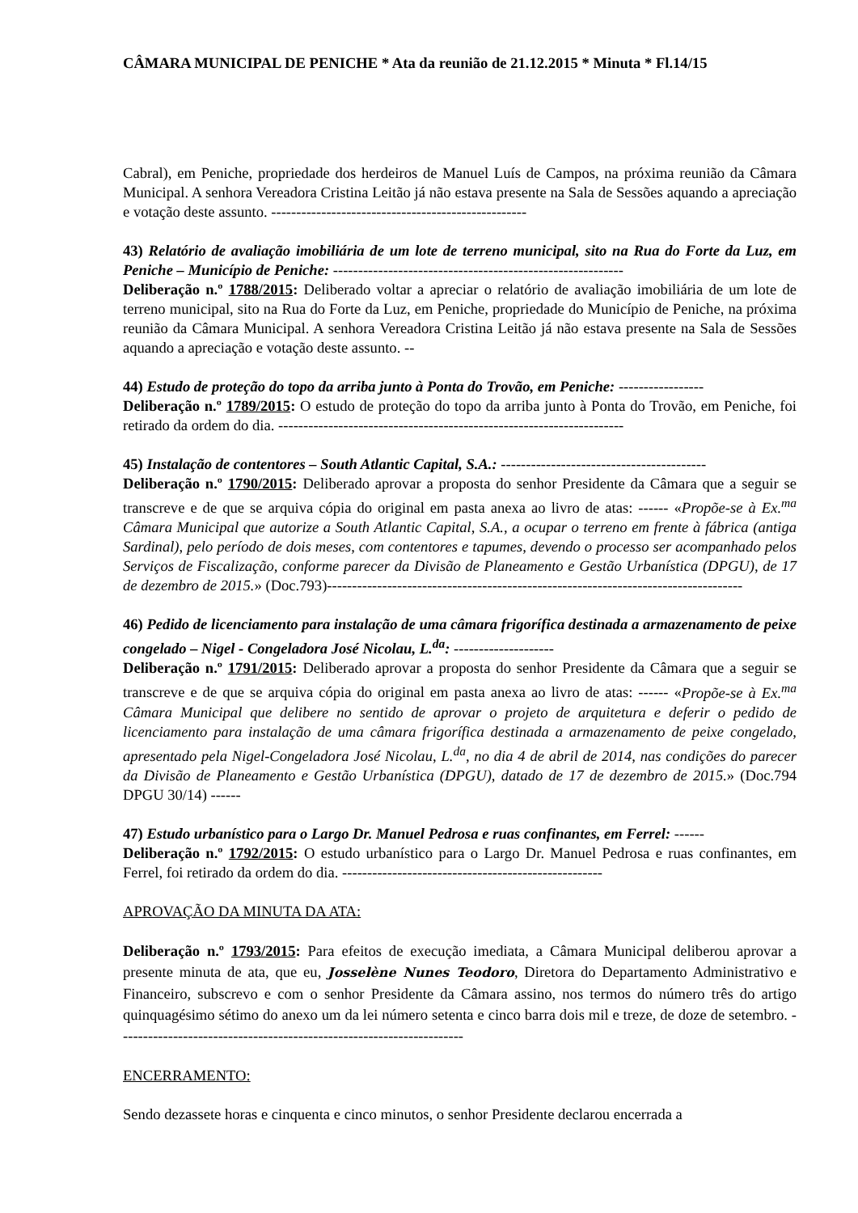CÂMARA MUNICIPAL DE PENICHE * Ata da reunião de 21.12.2015 * Minuta * Fl.14/15
Cabral), em Peniche, propriedade dos herdeiros de Manuel Luís de Campos, na próxima reunião da Câmara Municipal. A senhora Vereadora Cristina Leitão já não estava presente na Sala de Sessões aquando a apreciação e votação deste assunto. ---------------------------------------------------
43) Relatório de avaliação imobiliária de um lote de terreno municipal, sito na Rua do Forte da Luz, em Peniche – Município de Peniche: ----------------------------------------------------------
Deliberação n.º 1788/2015: Deliberado voltar a apreciar o relatório de avaliação imobiliária de um lote de terreno municipal, sito na Rua do Forte da Luz, em Peniche, propriedade do Município de Peniche, na próxima reunião da Câmara Municipal. A senhora Vereadora Cristina Leitão já não estava presente na Sala de Sessões aquando a apreciação e votação deste assunto. --
44) Estudo de proteção do topo da arriba junto à Ponta do Trovão, em Peniche: -----------------
Deliberação n.º 1789/2015: O estudo de proteção do topo da arriba junto à Ponta do Trovão, em Peniche, foi retirado da ordem do dia. ---------------------------------------------------------------------
45) Instalação de contentores – South Atlantic Capital, S.A.: -----------------------------------------
Deliberação n.º 1790/2015: Deliberado aprovar a proposta do senhor Presidente da Câmara que a seguir se transcreve e de que se arquiva cópia do original em pasta anexa ao livro de atas: ------ «Propõe-se à Ex.<sup>ma</sup> Câmara Municipal que autorize a South Atlantic Capital, S.A., a ocupar o terreno em frente à fábrica (antiga Sardinal), pelo período de dois meses, com contentores e tapumes, devendo o processo ser acompanhado pelos Serviços de Fiscalização, conforme parecer da Divisão de Planeamento e Gestão Urbanística (DPGU), de 17 de dezembro de 2015.» (Doc.793)-----------------------------------------------------------------------------------
46) Pedido de licenciamento para instalação de uma câmara frigorífica destinada a armazenamento de peixe congelado – Nigel - Congeladora José Nicolau, L.<sup>da</sup>: --------------------
Deliberação n.º 1791/2015: Deliberado aprovar a proposta do senhor Presidente da Câmara que a seguir se transcreve e de que se arquiva cópia do original em pasta anexa ao livro de atas: ------ «Propõe-se à Ex.<sup>ma</sup> Câmara Municipal que delibere no sentido de aprovar o projeto de arquitetura e deferir o pedido de licenciamento para instalação de uma câmara frigorífica destinada a armazenamento de peixe congelado, apresentado pela Nigel-Congeladora José Nicolau, L.<sup>da</sup>, no dia 4 de abril de 2014, nas condições do parecer da Divisão de Planeamento e Gestão Urbanística (DPGU), datado de 17 de dezembro de 2015.» (Doc.794 DPGU 30/14) ------
47) Estudo urbanístico para o Largo Dr. Manuel Pedrosa e ruas confinantes, em Ferrel: ------
Deliberação n.º 1792/2015: O estudo urbanístico para o Largo Dr. Manuel Pedrosa e ruas confinantes, em Ferrel, foi retirado da ordem do dia. ----------------------------------------------------
APROVAÇÃO DA MINUTA DA ATA:
Deliberação n.º 1793/2015: Para efeitos de execução imediata, a Câmara Municipal deliberou aprovar a presente minuta de ata, que eu, Josselène Nunes Teodoro, Diretora do Departamento Administrativo e Financeiro, subscrevo e com o senhor Presidente da Câmara assino, nos termos do número três do artigo quinquagésimo sétimo do anexo um da lei número setenta e cinco barra dois mil e treze, de doze de setembro. ---------------------------------------------------------------------
ENCERRAMENTO:
Sendo dezassete horas e cinquenta e cinco minutos, o senhor Presidente declarou encerrada a